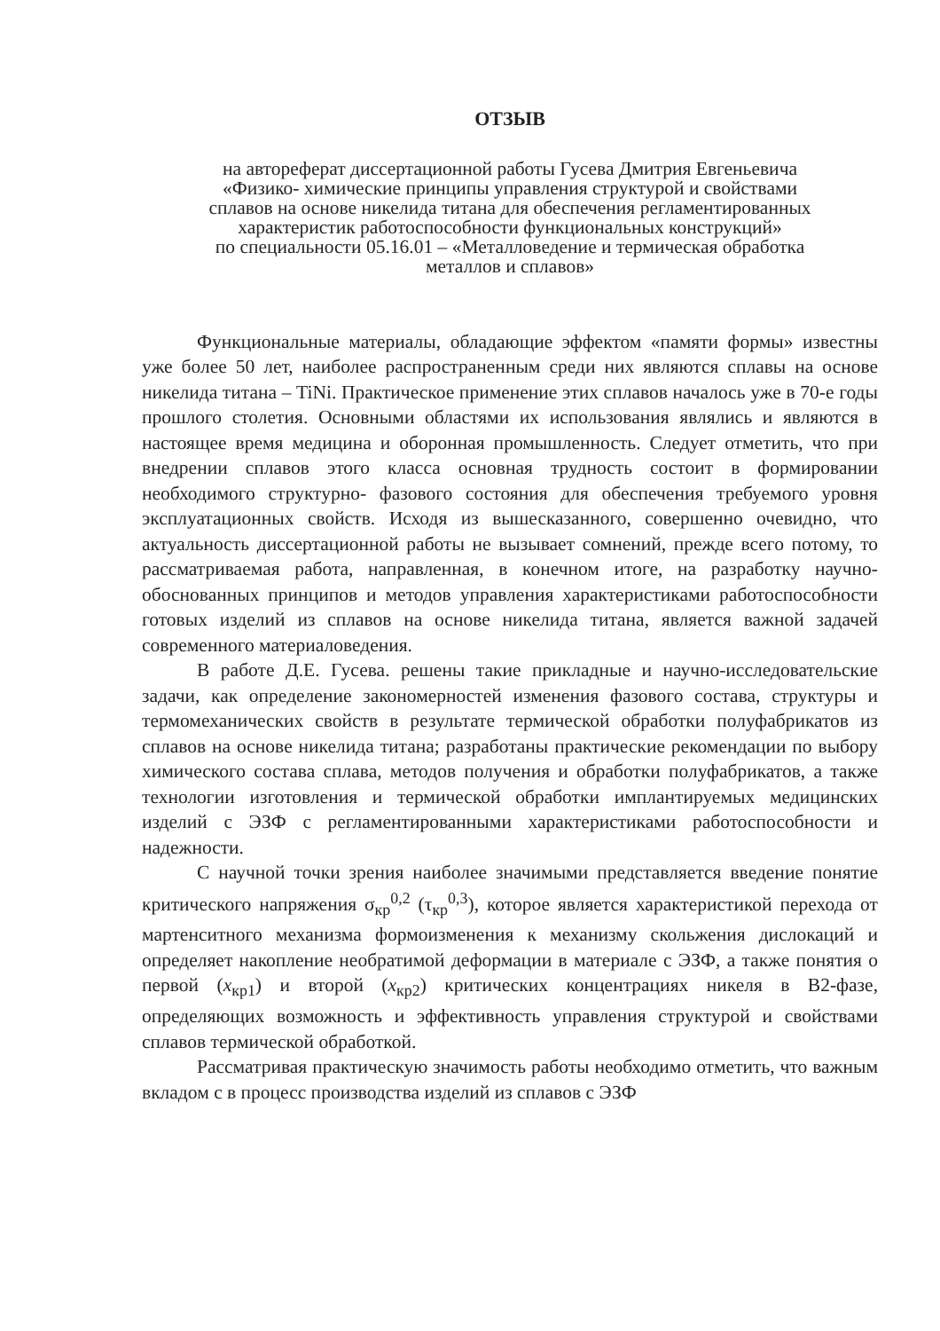ОТЗЫВ
на автореферат диссертационной работы Гусева Дмитрия Евгеньевича
«Физико- химические принципы управления структурой и свойствами
сплавов на основе никелида титана для обеспечения регламентированных
характеристик работоспособности функциональных конструкций»
по специальности 05.16.01 – «Металловедение и термическая обработка
металлов и сплавов»
Функциональные материалы, обладающие эффектом «памяти формы» известны уже более 50 лет, наиболее распространенным среди них являются сплавы на основе никелида титана – TiNi. Практическое применение этих сплавов началось уже в 70-е годы прошлого столетия. Основными областями их использования являлись и являются в настоящее время медицина и оборонная промышленность. Следует отметить, что при внедрении сплавов этого класса основная трудность состоит в формировании необходимого структурно- фазового состояния для обеспечения требуемого уровня эксплуатационных свойств. Исходя из вышесказанного, совершенно очевидно, что актуальность диссертационной работы не вызывает сомнений, прежде всего потому, то рассматриваемая работа, направленная, в конечном итоге, на разработку научно-обоснованных принципов и методов управления характеристиками работоспособности готовых изделий из сплавов на основе никелида титана, является важной задачей современного материаловедения.
В работе Д.Е. Гусева. решены такие прикладные и научно-исследовательские задачи, как определение закономерностей изменения фазового состава, структуры и термомеханических свойств в результате термической обработки полуфабрикатов из сплавов на основе никелида титана; разработаны практические рекомендации по выбору химического состава сплава, методов получения и обработки полуфабрикатов, а также технологии изготовления и термической обработки имплантируемых медицинских изделий с ЭЗФ с регламентированными характеристиками работоспособности и надежности.
С научной точки зрения наиболее значимыми представляется введение понятие критического напряжения σ<sub>кр</sub><sup>0,2</sup> (τ<sub>кр</sub><sup>0,3</sup>), которое является характеристикой перехода от мартенситного механизма формоизменения к механизму скольжения дислокаций и определяет накопление необратимой деформации в материале с ЭЗФ, а также понятия о первой (x<sub>кр1</sub>) и второй (x<sub>кр2</sub>) критических концентрациях никеля в В2-фазе, определяющих возможность и эффективность управления структурой и свойствами сплавов термической обработкой.
Рассматривая практическую значимость работы необходимо отметить, что важным вкладом с в процесс производства изделий из сплавов с ЭЗФ